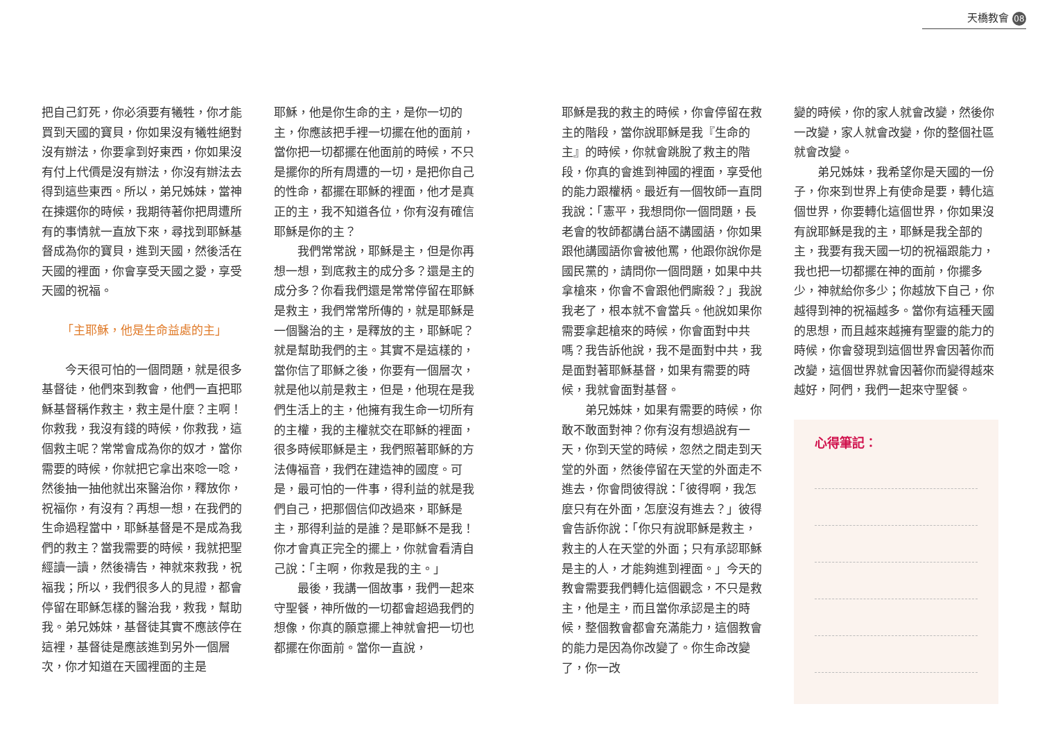天橋教會 08
把自己釘死，你必須要有犧牲，你才能買到天國的寶貝，你如果沒有犧牲絕對沒有辦法，你要拿到好東西，你如果沒有付上代價是沒有辦法，你沒有辦法去得到這些東西。所以，弟兄姊妹，當神在揀選你的時候，我期待著你把周遭所有的事情就一直放下來，尋找到耶穌基督成為你的寶貝，進到天國，然後活在天國的裡面，你會享受天國之愛，享受天國的祝福。
「主耶穌，他是生命益處的主」
今天很可怕的一個問題，就是很多基督徒，他們來到教會，他們一直把耶穌基督稱作救主，救主是什麼？主啊！你救我，我沒有錢的時候，你救我，這個救主呢？常常會成為你的奴才，當你需要的時候，你就把它拿出來唸一唸，然後抽一抽他就出來醫治你，釋放你，祝福你，有沒有？再想一想，在我們的生命過程當中，耶穌基督是不是成為我們的救主？當我需要的時候，我就把聖經讀一讀，然後禱告，神就來救我，祝福我；所以，我們很多人的見證，都會停留在耶穌怎樣的醫治我，救我，幫助我。弟兄姊妹，基督徒其實不應該停在這裡，基督徒是應該進到另外一個層次，你才知道在天國裡面的主是
耶穌，他是你生命的主，是你一切的主，你應該把手裡一切擺在他的面前，當你把一切都擺在他面前的時候，不只是擺你的所有周遭的一切，是把你自己的性命，都擺在耶穌的裡面，他才是真正的主，我不知道各位，你有沒有確信耶穌是你的主？
我們常常說，耶穌是主，但是你再想一想，到底救主的成分多？還是主的成分多？你看我們還是常常停留在耶穌是救主，我們常常所傳的，就是耶穌是一個醫治的主，是釋放的主，耶穌呢？就是幫助我們的主。其實不是這樣的，當你信了耶穌之後，你要有一個層次，就是他以前是救主，但是，他現在是我們生活上的主，他擁有我生命一切所有的主權，我的主權就交在耶穌的裡面，很多時候耶穌是主，我們照著耶穌的方法傳福音，我們在建造神的國度。可是，最可怕的一件事，得利益的就是我們自己，把那個信仰改過來，耶穌是主，那得利益的是誰？是耶穌不是我！你才會真正完全的擺上，你就會看清自己說：「主啊，你救是我的主。」
最後，我講一個故事，我們一起來守聖餐，神所做的一切都會超過我們的想像，你真的願意擺上神就會把一切也都擺在你面前。當你一直說，
耶穌是我的救主的時候，你會停留在救主的階段，當你說耶穌是我『生命的主』的時候，你就會跳脫了救主的階段，你真的會進到神國的裡面，享受他的能力跟權柄。最近有一個牧師一直問我說：「憲平，我想問你一個問題，長老會的牧師都講台語不講國語，你如果跟他講國語你會被他罵，他跟你說你是國民黨的，請問你一個問題，如果中共拿槍來，你會不會跟他們廝殺？」我說我老了，根本就不會當兵。他說如果你需要拿起槍來的時候，你會面對中共嗎？我告訴他說，我不是面對中共，我是面對著耶穌基督，如果有需要的時候，我就會面對基督。
弟兄姊妹，如果有需要的時候，你敢不敢面對神？你有沒有想過說有一天，你到天堂的時候，忽然之間走到天堂的外面，然後停留在天堂的外面走不進去，你會問彼得說：「彼得啊，我怎麼只有在外面，怎麼沒有進去？」彼得會告訴你說：「你只有說耶穌是救主，救主的人在天堂的外面；只有承認耶穌是主的人，才能夠進到裡面。」今天的教會需要我們轉化這個觀念，不只是救主，他是主，而且當你承認是主的時候，整個教會都會充滿能力，這個教會的能力是因為你改變了。你生命改變了，你一改
變的時候，你的家人就會改變，然後你一改變，家人就會改變，你的整個社區就會改變。
弟兄姊妹，我希望你是天國的一份子，你來到世界上有使命是要，轉化這個世界，你要轉化這個世界，你如果沒有說耶穌是我的主，耶穌是我全部的主，我要有我天國一切的祝福跟能力，我也把一切都擺在神的面前，你擺多少，神就給你多少；你越放下自己，你越得到神的祝福越多。當你有這種天國的思想，而且越來越擁有聖靈的能力的時候，你會發現到這個世界會因著你而改變，這個世界就會因著你而變得越來越好，阿們，我們一起來守聖餐。
心得筆記：